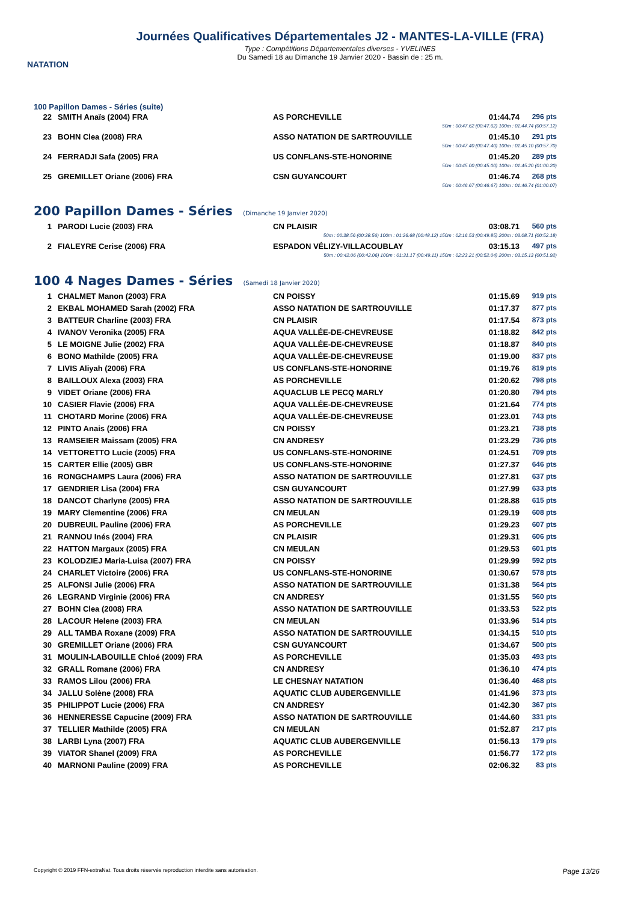NATATION
Journées Qualificatives Départementales J2 - MANTES-LA-VILLE (FRA)
Type : Compétitions Départementales diverses - YVELINES
Du Samedi 18 au Dimanche 19 Janvier 2020 - Bassin de : 25 m.
100 Papillon Dames - Séries (suite)
| 22 | SMITH Anaïs (2004) FRA | AS PORCHEVILLE | 01:44.74 | 296 pts |
| 50m : 00:47.62 (00:47.62) 100m : 01:44.74 (00:57.12) | | | | |
| 23 | BOHN Clea (2008) FRA | ASSO NATATION DE SARTROUVILLE | 01:45.10 | 291 pts |
| 50m : 00:47.40 (00:47.40) 100m : 01:45.10 (00:57.70) | | | | |
| 24 | FERRADJI Safa (2005) FRA | US CONFLANS-STE-HONORINE | 01:45.20 | 289 pts |
| 50m : 00:45.00 (00:45.00) 100m : 01:45.20 (01:00.20) | | | | |
| 25 | GREMILLET Oriane (2006) FRA | CSN GUYANCOURT | 01:46.74 | 268 pts |
| 50m : 00:46.67 (00:46.67) 100m : 01:46.74 (01:00.07) | | | | |
200 Papillon Dames - Séries (Dimanche 19 Janvier 2020)
| 1 | PARODI Lucie (2003) FRA | CN PLAISIR | 03:08.71 | 560 pts |
| 50m : 00:38.56 (00:38.56) 100m : 01:26.68 (00:48.12) 150m : 02:16.53 (00:49.85) 200m : 03:08.71 (00:52.18) | | | | |
| 2 | FIALEYRE Cerise (2006) FRA | ESPADON VÉLIZY-VILLACOUBLAY | 03:15.13 | 497 pts |
| 50m : 00:42.06 (00:42.06) 100m : 01:31.17 (00:49.11) 150m : 02:23.21 (00:52.04) 200m : 03:15.13 (00:51.92) | | | | |
100 4 Nages Dames - Séries (Samedi 18 Janvier 2020)
| 1 | CHALMET Manon (2003) FRA | CN POISSY | 01:15.69 | 919 pts |
| 2 | EKBAL MOHAMED Sarah (2002) FRA | ASSO NATATION DE SARTROUVILLE | 01:17.37 | 877 pts |
| 3 | BATTEUR Charline (2003) FRA | CN PLAISIR | 01:17.54 | 873 pts |
| 4 | IVANOV Veronika (2005) FRA | AQUA VALLÉE-DE-CHEVREUSE | 01:18.82 | 842 pts |
| 5 | LE MOIGNE Julie (2002) FRA | AQUA VALLÉE-DE-CHEVREUSE | 01:18.87 | 840 pts |
| 6 | BONO Mathilde (2005) FRA | AQUA VALLÉE-DE-CHEVREUSE | 01:19.00 | 837 pts |
| 7 | LIVIS Aliyah (2006) FRA | US CONFLANS-STE-HONORINE | 01:19.76 | 819 pts |
| 8 | BAILLOUX Alexa (2003) FRA | AS PORCHEVILLE | 01:20.62 | 798 pts |
| 9 | VIDET Oriane (2006) FRA | AQUACLUB LE PECQ MARLY | 01:20.80 | 794 pts |
| 10 | CASIER Flavie (2006) FRA | AQUA VALLÉE-DE-CHEVREUSE | 01:21.64 | 774 pts |
| 11 | CHOTARD Morine (2006) FRA | AQUA VALLÉE-DE-CHEVREUSE | 01:23.01 | 743 pts |
| 12 | PINTO Anais (2006) FRA | CN POISSY | 01:23.21 | 738 pts |
| 13 | RAMSEIER Maissam (2005) FRA | CN ANDRESY | 01:23.29 | 736 pts |
| 14 | VETTORETTO Lucie (2005) FRA | US CONFLANS-STE-HONORINE | 01:24.51 | 709 pts |
| 15 | CARTER Ellie (2005) GBR | US CONFLANS-STE-HONORINE | 01:27.37 | 646 pts |
| 16 | RONGCHAMPS Laura (2006) FRA | ASSO NATATION DE SARTROUVILLE | 01:27.81 | 637 pts |
| 17 | GENDRIER Lisa (2004) FRA | CSN GUYANCOURT | 01:27.99 | 633 pts |
| 18 | DANCOT Charlyne (2005) FRA | ASSO NATATION DE SARTROUVILLE | 01:28.88 | 615 pts |
| 19 | MARY Clementine (2006) FRA | CN MEULAN | 01:29.19 | 608 pts |
| 20 | DUBREUIL Pauline (2006) FRA | AS PORCHEVILLE | 01:29.23 | 607 pts |
| 21 | RANNOU Inés (2004) FRA | CN PLAISIR | 01:29.31 | 606 pts |
| 22 | HATTON Margaux (2005) FRA | CN MEULAN | 01:29.53 | 601 pts |
| 23 | KOLODZIEJ Maria-Luisa (2007) FRA | CN POISSY | 01:29.99 | 592 pts |
| 24 | CHARLET Victoire (2006) FRA | US CONFLANS-STE-HONORINE | 01:30.67 | 578 pts |
| 25 | ALFONSI Julie (2006) FRA | ASSO NATATION DE SARTROUVILLE | 01:31.38 | 564 pts |
| 26 | LEGRAND Virginie (2006) FRA | CN ANDRESY | 01:31.55 | 560 pts |
| 27 | BOHN Clea (2008) FRA | ASSO NATATION DE SARTROUVILLE | 01:33.53 | 522 pts |
| 28 | LACOUR Helene (2003) FRA | CN MEULAN | 01:33.96 | 514 pts |
| 29 | ALL TAMBA Roxane (2009) FRA | ASSO NATATION DE SARTROUVILLE | 01:34.15 | 510 pts |
| 30 | GREMILLET Oriane (2006) FRA | CSN GUYANCOURT | 01:34.67 | 500 pts |
| 31 | MOULIN-LABOUILLE Chloé (2009) FRA | AS PORCHEVILLE | 01:35.03 | 493 pts |
| 32 | GRALL Romane (2006) FRA | CN ANDRESY | 01:36.10 | 474 pts |
| 33 | RAMOS Lilou (2006) FRA | LE CHESNAY NATATION | 01:36.40 | 468 pts |
| 34 | JALLU Solène (2008) FRA | AQUATIC CLUB AUBERGENVILLE | 01:41.96 | 373 pts |
| 35 | PHILIPPOT Lucie (2006) FRA | CN ANDRESY | 01:42.30 | 367 pts |
| 36 | HENNERESSE Capucine (2009) FRA | ASSO NATATION DE SARTROUVILLE | 01:44.60 | 331 pts |
| 37 | TELLIER Mathilde (2005) FRA | CN MEULAN | 01:52.87 | 217 pts |
| 38 | LARBI Lyna (2007) FRA | AQUATIC CLUB AUBERGENVILLE | 01:56.13 | 179 pts |
| 39 | VIATOR Shanel (2009) FRA | AS PORCHEVILLE | 01:56.77 | 172 pts |
| 40 | MARNONI Pauline (2009) FRA | AS PORCHEVILLE | 02:06.32 | 83 pts |
Copyright © 2019 FFN-extraNat. Tous droits réservés reproduction interdite sans autorisation. Page 13/26